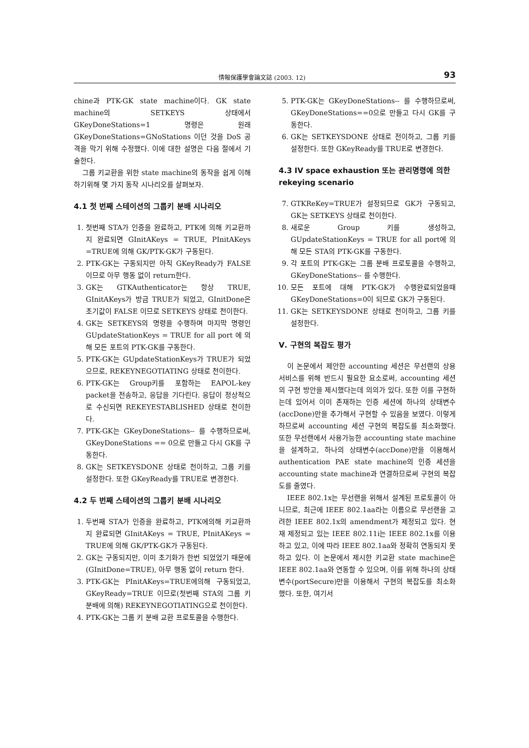情報保護學會論文誌 (2003. 12) 93
chine과 PTK-GK state machine이다. GK state machine의 SETKEYS 상태에서 GKeyDoneStations=1 명령은 원래 GKeyDoneStations=GNoStations 이던 것을 DoS 공격을 막기 위해 수정했다. 이에 대한 설명은 다음 절에서 기술한다.
그룹 키교환을 위한 state machine의 동작을 쉽게 이해하기위해 몇 가지 동작 시나리오를 살펴보자.
4.1 첫 번째 스테이션의 그룹키 분배 시나리오
1. 첫번째 STA가 인증을 완료하고, PTK에 의해 키교환까지 완료되면 GInitAKeys = TRUE, PInitAKeys =TRUE에 의해 GK/PTK-GK가 구동된다.
2. PTK-GK는 구동되지만 아직 GKeyReady가 FALSE 이므로 아무 행동 없이 return한다.
3. GK는 GTKAuthenticator는 항상 TRUE, GInitAKeys가 방금 TRUE가 되었고, GInitDone은 초기값이 FALSE 이므로 SETKEYS 상태로 천이한다.
4. GK는 SETKEYS의 명령을 수행하며 마지막 명령인 GUpdateStationKeys = TRUE for all port 에 의해 모든 포트의 PTK-GK를 구동한다.
5. PTK-GK는 GUpdateStationKeys가 TRUE가 되었으므로, REKEYNEGOTIATING 상태로 천이한다.
6. PTK-GK는 Group키를 포함하는 EAPOL-key packet을 전송하고, 응답을 기다린다. 응답이 정상적으로 수신되면 REKEYESTABLISHED 상태로 천이한다.
7. PTK-GK는 GKeyDoneStations-- 를 수행하므로써, GKeyDoneStations == 0으로 만들고 다시 GK를 구동한다.
8. GK는 SETKEYSDONE 상태로 천이하고, 그룹 키를 설정한다. 또한 GKeyReady를 TRUE로 변경한다.
4.2 두 번째 스테이션의 그룹키 분배 시나리오
1. 두번째 STA가 인증을 완료하고, PTK에의해 키교환까지 완료되면 GInitAKeys = TRUE, PInitAKeys = TRUE에 의해 GK/PTK-GK가 구동된다.
2. GK는 구동되지만, 이미 초기화가 한번 되었었기 때문에 (GInitDone=TRUE), 아무 행동 없이 return 한다.
3. PTK-GK는 PInitAKeys=TRUE에의해 구동되었고, GKeyReady=TRUE 이므로(첫번째 STA의 그룹 키 분배에 의해) REKEYNEGOTIATING으로 천이한다.
4. PTK-GK는 그룹 키 분배 교환 프로토콜을 수행한다.
5. PTK-GK는 GKeyDoneStations-- 를 수행하므로써, GKeyDoneStations==0으로 만들고 다시 GK를 구동한다.
6. GK는 SETKEYSDONE 상태로 전이하고, 그룹 키를 설정한다. 또한 GKeyReady를 TRUE로 변경한다.
4.3 IV space exhaustion 또는 관리명령에 의한 rekeying scenario
7. GTKReKey=TRUE가 설정되므로 GK가 구동되고, GK는 SETKEYS 상태로 천이한다.
8. 새로운 Group 키를 생성하고, GUpdateStationKeys = TRUE for all port에 의해 모든 STA의 PTK-GK를 구동한다.
9. 각 포트의 PTK-GK는 그룹 분배 프로토콜을 수행하고, GKeyDoneStations-- 를 수행한다.
10. 모든 포트에 대해 PTK-GK가 수행완료되었을때 GKeyDoneStations=0이 되므로 GK가 구동된다.
11. GK는 SETKEYSDONE 상태로 천이하고, 그룹 키를 설정한다.
Ⅴ. 구현의 복잡도 평가
이 논문에서 제안한 accounting 세션은 무선랜의 상용 서비스를 위해 반드시 필요한 요소로써, accounting 세션의 구현 방안을 제시했다는데 의의가 있다. 또한 이를 구현하는데 있어서 이미 존재하는 인증 세션에 하나의 상태변수(accDone)만을 추가해서 구현할 수 있음을 보였다. 이렇게 하므로써 accounting 세션 구현의 복잡도를 최소화했다. 또한 무선랜에서 사용가능한 accounting state machine을 설계하고, 하나의 상태변수(accDone)만을 이용해서 authentication PAE state machine의 인증 세션을 accounting state machine과 연결하므로써 구현의 복잡도를 줄였다.
IEEE 802.1x는 무선랜을 위해서 설계된 프로토콜이 아니므로, 최근에 IEEE 802.1aa라는 이름으로 무선랜을 고려한 IEEE 802.1x의 amendment가 제정되고 있다. 현재 제정되고 있는 IEEE 802.11i는 IEEE 802.1x를 이용하고 있고, 이에 따라 IEEE 802.1aa와 정확히 연동되지 못하고 있다. 이 논문에서 제시한 키교환 state machine은 IEEE 802.1aa와 연동할 수 있으며, 이를 위해 하나의 상태변수(portSecure)만을 이용해서 구현의 복잡도를 최소화했다. 또한, 여기서